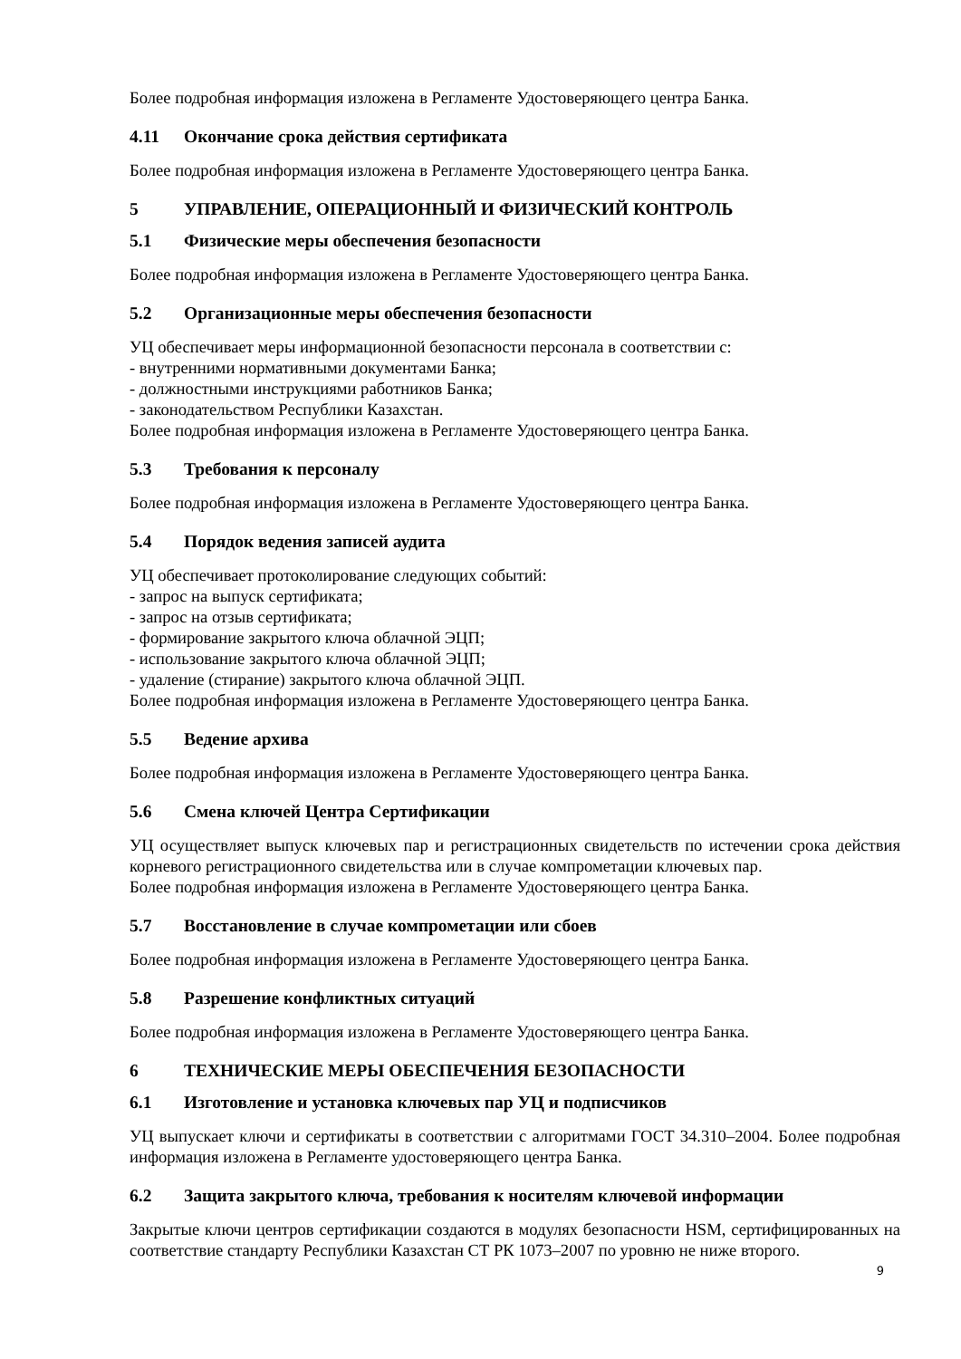Более подробная информация изложена в Регламенте Удостоверяющего центра Банка.
4.11 Окончание срока действия сертификата
Более подробная информация изложена в Регламенте Удостоверяющего центра Банка.
5 УПРАВЛЕНИЕ, ОПЕРАЦИОННЫЙ И ФИЗИЧЕСКИЙ КОНТРОЛЬ
5.1 Физические меры обеспечения безопасности
Более подробная информация изложена в Регламенте Удостоверяющего центра Банка.
5.2 Организационные меры обеспечения безопасности
УЦ обеспечивает меры информационной безопасности персонала в соответствии с:
- внутренними нормативными документами Банка;
- должностными инструкциями работников Банка;
- законодательством Республики Казахстан.
Более подробная информация изложена в Регламенте Удостоверяющего центра Банка.
5.3 Требования к персоналу
Более подробная информация изложена в Регламенте Удостоверяющего центра Банка.
5.4 Порядок ведения записей аудита
УЦ обеспечивает протоколирование следующих событий:
- запрос на выпуск сертификата;
- запрос на отзыв сертификата;
- формирование закрытого ключа облачной ЭЦП;
- использование закрытого ключа облачной ЭЦП;
- удаление (стирание) закрытого ключа облачной ЭЦП.
Более подробная информация изложена в Регламенте Удостоверяющего центра Банка.
5.5 Ведение архива
Более подробная информация изложена в Регламенте Удостоверяющего центра Банка.
5.6 Смена ключей Центра Сертификации
УЦ осуществляет выпуск ключевых пар и регистрационных свидетельств по истечении срока действия корневого регистрационного свидетельства или в случае компрометации ключевых пар.
Более подробная информация изложена в Регламенте Удостоверяющего центра Банка.
5.7 Восстановление в случае компрометации или сбоев
Более подробная информация изложена в Регламенте Удостоверяющего центра Банка.
5.8 Разрешение конфликтных ситуаций
Более подробная информация изложена в Регламенте Удостоверяющего центра Банка.
6 ТЕХНИЧЕСКИЕ МЕРЫ ОБЕСПЕЧЕНИЯ БЕЗОПАСНОСТИ
6.1 Изготовление и установка ключевых пар УЦ и подписчиков
УЦ выпускает ключи и сертификаты в соответствии с алгоритмами ГОСТ 34.310–2004. Более подробная информация изложена в Регламенте удостоверяющего центра Банка.
6.2 Защита закрытого ключа, требования к носителям ключевой информации
Закрытые ключи центров сертификации создаются в модулях безопасности HSM, сертифицированных на соответствие стандарту Республики Казахстан СТ РК 1073–2007 по уровню не ниже второго.
9